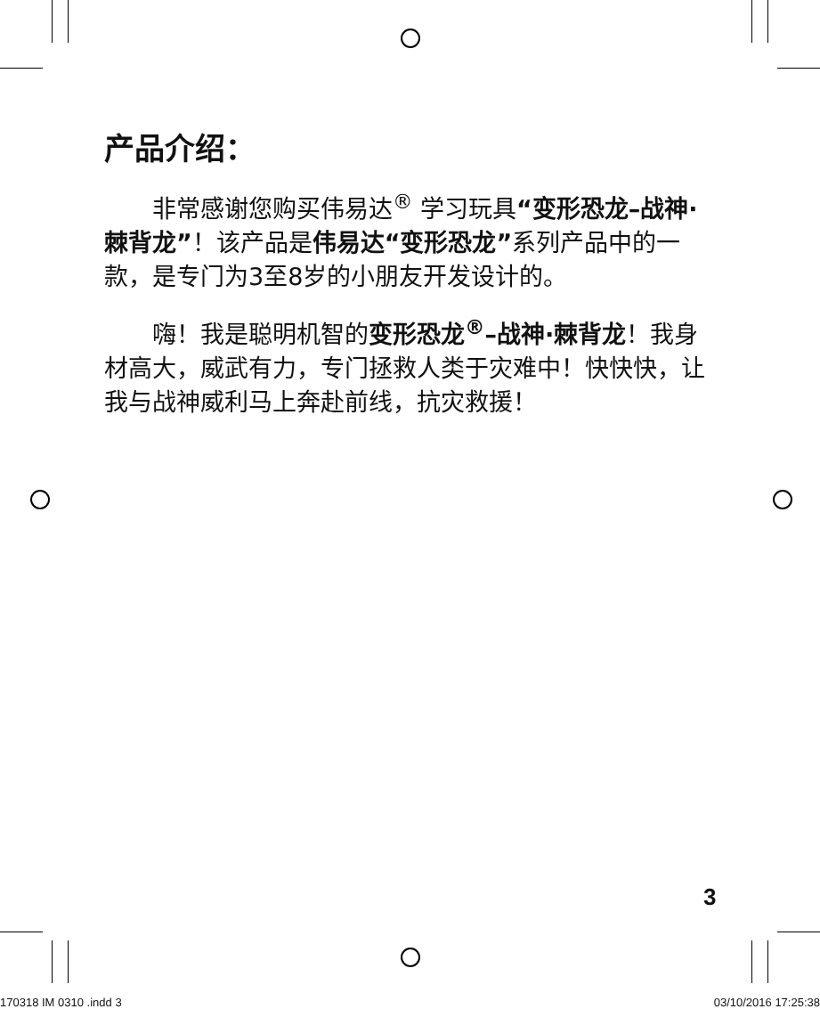产品介绍：
非常感谢您购买伟易达<sup>®</sup> 学习玩具“变形恐龙–战神·棘背龙”！该产品是伟易达“变形恐龙”系列产品中的一款，是专门为3至8岁的小朋友开发设计的。
嗨！我是聪明机智的变形恐龙<sup>®</sup>–战神·棘背龙！我身材高大，威武有力，专门拯救人类于灾难中！快快快，让我与战神威利马上奔赴前线，抗灾救援！
3
170318 IM 0310 .indd 3 03/10/2016 17:25:38